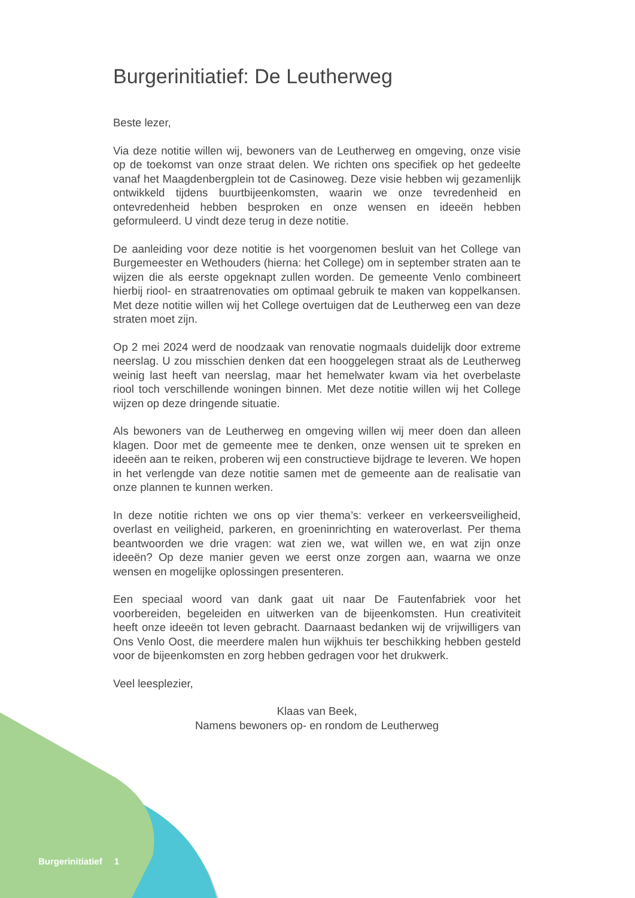Burgerinitiatief: De Leutherweg
Beste lezer,
Via deze notitie willen wij, bewoners van de Leutherweg en omgeving, onze visie op de toekomst van onze straat delen. We richten ons specifiek op het gedeelte vanaf het Maagdenbergplein tot de Casinoweg. Deze visie hebben wij gezamenlijk ontwikkeld tijdens buurtbijeenkomsten, waarin we onze tevredenheid en ontevredenheid hebben besproken en onze wensen en ideeën hebben geformuleerd. U vindt deze terug in deze notitie.
De aanleiding voor deze notitie is het voorgenomen besluit van het College van Burgemeester en Wethouders (hierna: het College) om in september straten aan te wijzen die als eerste opgeknapt zullen worden. De gemeente Venlo combineert hierbij riool- en straatrenovaties om optimaal gebruik te maken van koppelkansen. Met deze notitie willen wij het College overtuigen dat de Leutherweg een van deze straten moet zijn.
Op 2 mei 2024 werd de noodzaak van renovatie nogmaals duidelijk door extreme neerslag. U zou misschien denken dat een hooggelegen straat als de Leutherweg weinig last heeft van neerslag, maar het hemelwater kwam via het overbelaste riool toch verschillende woningen binnen. Met deze notitie willen wij het College wijzen op deze dringende situatie.
Als bewoners van de Leutherweg en omgeving willen wij meer doen dan alleen klagen. Door met de gemeente mee te denken, onze wensen uit te spreken en ideeën aan te reiken, proberen wij een constructieve bijdrage te leveren. We hopen in het verlengde van deze notitie samen met de gemeente aan de realisatie van onze plannen te kunnen werken.
In deze notitie richten we ons op vier thema’s: verkeer en verkeersveiligheid, overlast en veiligheid, parkeren, en groeninrichting en wateroverlast. Per thema beantwoorden we drie vragen: wat zien we, wat willen we, en wat zijn onze ideeën? Op deze manier geven we eerst onze zorgen aan, waarna we onze wensen en mogelijke oplossingen presenteren.
Een speciaal woord van dank gaat uit naar De Fautenfabriek voor het voorbereiden, begeleiden en uitwerken van de bijeenkomsten. Hun creativiteit heeft onze ideeën tot leven gebracht. Daarnaast bedanken wij de vrijwilligers van Ons Venlo Oost, die meerdere malen hun wijkhuis ter beschikking hebben gesteld voor de bijeenkomsten en zorg hebben gedragen voor het drukwerk.
Veel leesplezier,
Klaas van Beek,
Namens bewoners op- en rondom de Leutherweg
Burgerinitiatief 1